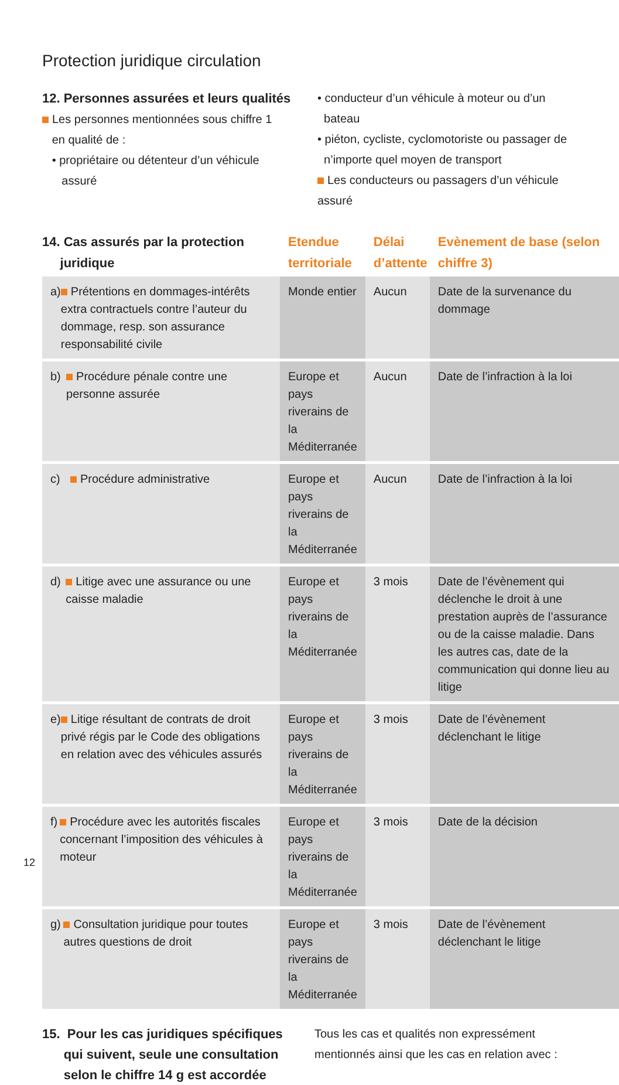Protection juridique circulation
12. Personnes assurées et leurs qualités
Les personnes mentionnées sous chiffre 1
en qualité de :
• propriétaire ou détenteur d’un véhicule
assuré
• conducteur d’un véhicule à moteur ou d’un
bateau
• piéton, cycliste, cyclomotoriste ou passager de
n’importe quel moyen de transport
Les conducteurs ou passagers d’un véhicule assuré
| 14. Cas assurés par la protection juridique | Etendue territoriale | Délai d’attente | Evènement de base (selon chiffre 3) |
| --- | --- | --- | --- |
| a) Prétentions en dommages-intérêts extra contractuels contre l’auteur du dommage, resp. son assurance responsabilité civile | Monde entier | Aucun | Date de la survenance du dommage |
| b) Procédure pénale contre une personne assurée | Europe et pays riverains de la Méditerranée | Aucun | Date de l’infraction à la loi |
| c) Procédure administrative | Europe et pays riverains de la Méditerranée | Aucun | Date de l’infraction à la loi |
| d) Litige avec une assurance ou une caisse maladie | Europe et pays riverains de la Méditerranée | 3 mois | Date de l’évènement qui déclenche le droit à une prestation auprès de l’assurance ou de la caisse maladie. Dans les autres cas, date de la communication qui donne lieu au litige |
| e) Litige résultant de contrats de droit privé régis par le Code des obligations en relation avec des véhicules assurés | Europe et pays riverains de la Méditerranée | 3 mois | Date de l’évènement déclenchant le litige |
| f) Procédure avec les autorités fiscales concernant l’imposition des véhicules à moteur | Europe et pays riverains de la Méditerranée | 3 mois | Date de la décision |
| g) Consultation juridique pour toutes autres questions de droit | Europe et pays riverains de la Méditerranée | 3 mois | Date de l’évènement déclenchant le litige |
15. Pour les cas juridiques spécifiques
qui suivent, seule une consultation
selon le chiffre 14 g est accordée
Tous les cas et qualités non expressément
mentionnés ainsi que les cas en relation avec :
12